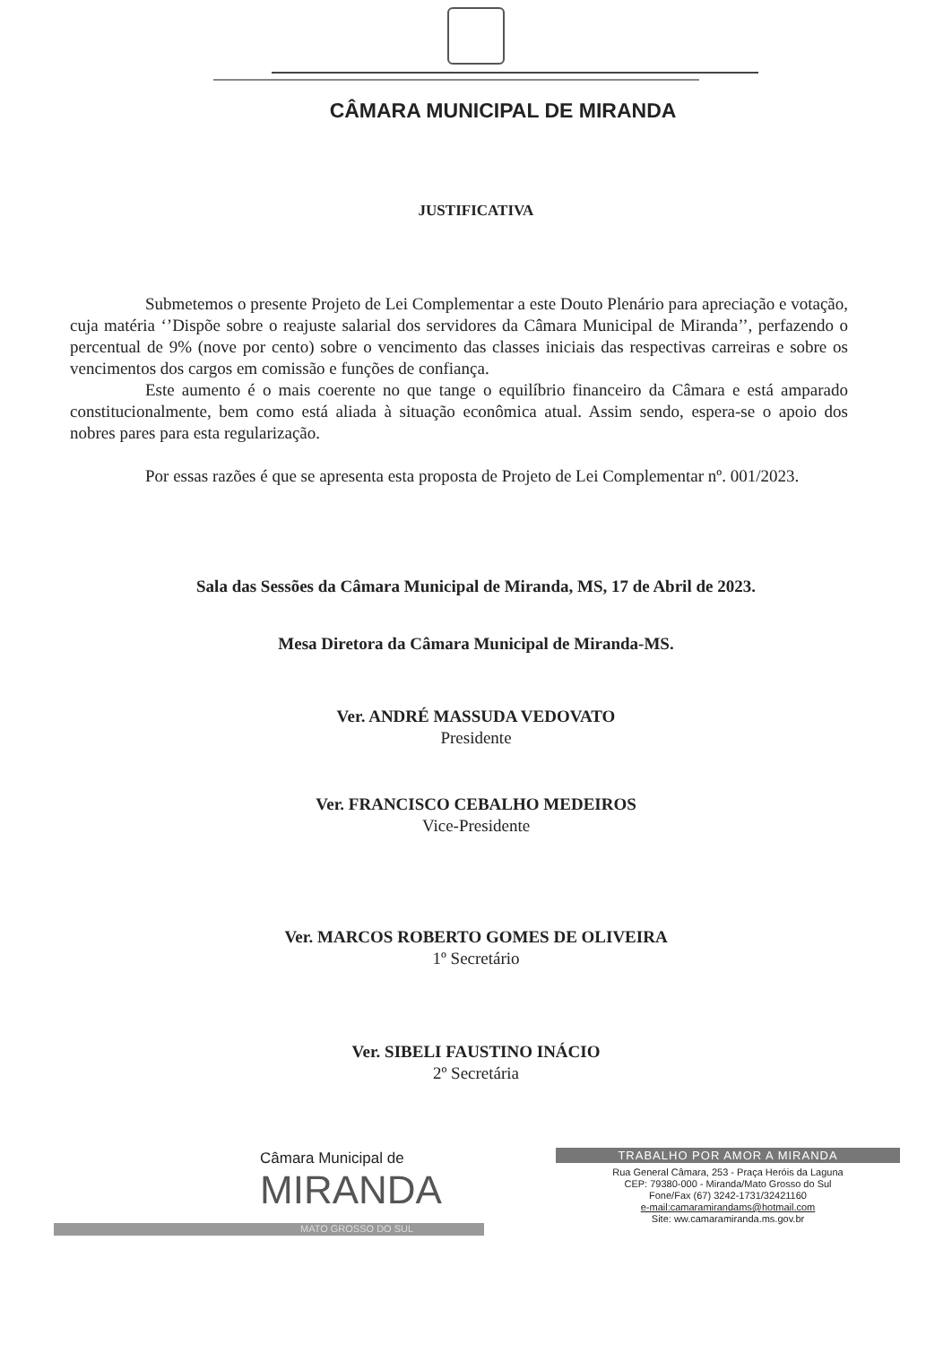CÂMARA MUNICIPAL DE MIRANDA
JUSTIFICATIVA
Submetemos o presente Projeto de Lei Complementar a este Douto Plenário para apreciação e votação, cuja matéria ‘’Dispõe sobre o reajuste salarial dos servidores da Câmara Municipal de Miranda’’, perfazendo o percentual de 9% (nove por cento) sobre o vencimento das classes iniciais das respectivas carreiras e sobre os vencimentos dos cargos em comissão e funções de confiança.
Este aumento é o mais coerente no que tange o equilíbrio financeiro da Câmara e está amparado constitucionalmente, bem como está aliada à situação econômica atual. Assim sendo, espera-se o apoio dos nobres pares para esta regularização.
Por essas razões é que se apresenta esta proposta de Projeto de Lei Complementar nº. 001/2023.
Sala das Sessões da Câmara Municipal de Miranda, MS, 17 de Abril de 2023.
Mesa Diretora da Câmara Municipal de Miranda-MS.
Ver. ANDRÉ MASSUDA VEDOVATO
Presidente
Ver. FRANCISCO CEBALHO MEDEIROS
Vice-Presidente
Ver. MARCOS ROBERTO GOMES DE OLIVEIRA
1º Secretário
Ver. SIBELI FAUSTINO INÁCIO
2º Secretária
Câmara Municipal de
MIRANDA
MATO GROSSO DO SUL
TRABALHO POR AMOR A MIRANDA
Rua General Câmara, 253 - Praça Heróis da Laguna
CEP: 79380-000 - Miranda/Mato Grosso do Sul
Fone/Fax (67) 3242-1731/32421160
e-mail:camaramirandams@hotmail.com
Site: ww.camaramiranda.ms.gov.br